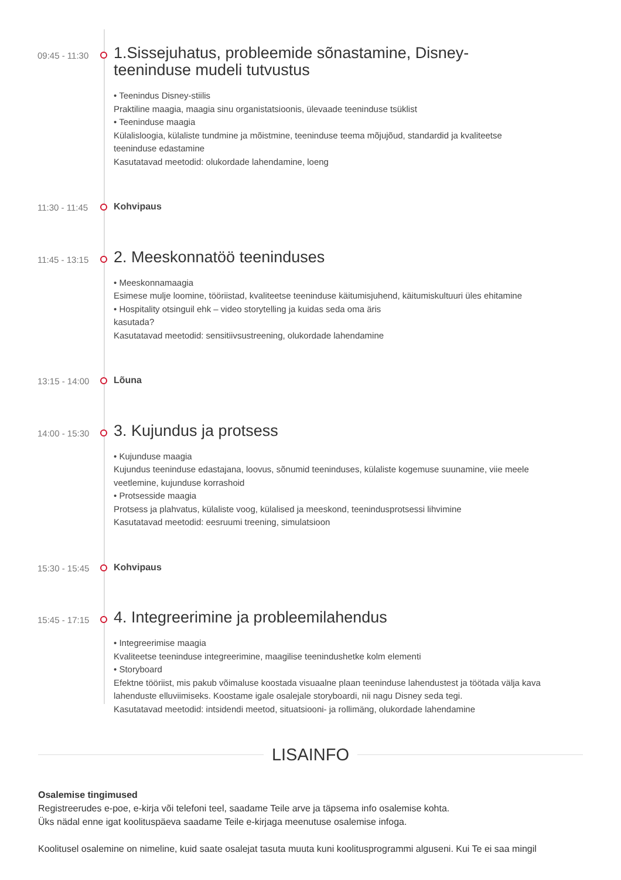09:45 - 11:30
1.Sissejuhatus, probleemide sõnastamine, Disney-teeninduse mudeli tutvustus
• Teenindus Disney-stiilis
Praktiline maagia, maagia sinu organistatsioonis, ülevaade teeninduse tsüklist
• Teeninduse maagia
Külalisloogia, külaliste tundmine ja mõistmine, teeninduse teema mõjujõud, standardid ja kvaliteetse teeninduse edastamine
Kasutatavad meetodid: olukordade lahendamine, loeng
11:30 - 11:45
Kohvipaus
11:45 - 13:15
2. Meeskonnatöö teeninduses
• Meeskonnamaagia
Esimese mulje loomine, tööriistad, kvaliteetse teeninduse käitumisjuhend, käitumiskultuuri üles ehitamine
• Hospitality otsinguil ehk – video storytelling ja kuidas seda oma äris
kasutada?
Kasutatavad meetodid: sensitiivsustreening, olukordade lahendamine
13:15 - 14:00
Lõuna
14:00 - 15:30
3. Kujundus ja protsess
• Kujunduse maagia
Kujundus teeninduse edastajana, loovus, sõnumid teeninduses, külaliste kogemuse suunamine, viie meele veetlemine, kujunduse korrashoid
• Protsesside maagia
Protsess ja plahvatus, külaliste voog, külalised ja meeskond, teenindusprotsessi lihvimine
Kasutatavad meetodid: eesruumi treening, simulatsioon
15:30 - 15:45
Kohvipaus
15:45 - 17:15
4. Integreerimine ja probleemilahendus
• Integreerimise maagia
Kvaliteetse teeninduse integreerimine, maagilise teenindushetke kolm elementi
• Storyboard
Efektne tööriist, mis pakub võimaluse koostada visuaalne plaan teeninduse lahendustest ja töötada välja kava lahenduste elluviimiseks. Koostame igale osalejale storyboardi, nii nagu Disney seda tegi.
Kasutatavad meetodid: intsidendi meetod, situatsiooni- ja rollimäng, olukordade lahendamine
LISAINFO
Osalemise tingimused
Registreerudes e-poe, e-kirja või telefoni teel, saadame Teile arve ja täpsema info osalemise kohta.
Üks nädal enne igat koolituspäeva saadame Teile e-kirjaga meenutuse osalemise infoga.
Koolitusel osalemine on nimeline, kuid saate osalejat tasuta muuta kuni koolitusprogrammi alguseni. Kui Te ei saa mingil